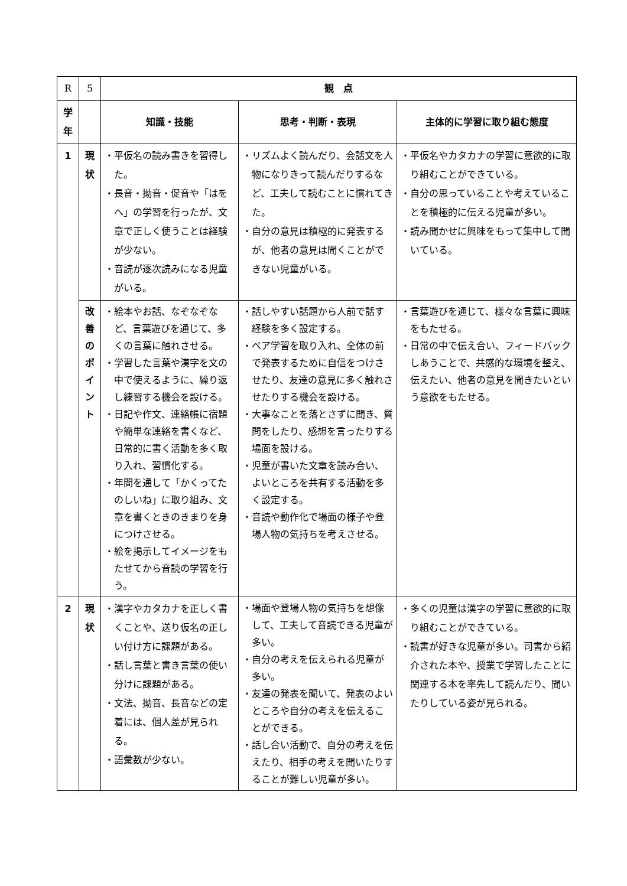| R | 5 | 観 点 | | |
| 学 年 | | 知識・技能 | 思考・判断・表現 | 主体的に学習に取り組む態度 |
| 1 | 現 状 | ・平仮名の読み書きを習得した。 ・長音・拗音・促音や「はをへ」の学習を行ったが、文章で正しく使うことは経験が少ない。 ・音読が逐次読みになる児童がいる。 | ・リズムよく読んだり、会話文を人物になりきって読んだりするなど、工夫して読むことに慣れてきた。 ・自分の意見は積極的に発表するが、他者の意見は聞くことができない児童がいる。 | ・平仮名やカタカナの学習に意欲的に取り組むことができている。 ・自分の思っていることや考えていることを積極的に伝える児童が多い。 ・読み聞かせに興味をもって集中して聞いている。 |
| | 改 善 の ポ イ ン ト | ・絵本やお話、なぞなぞなど、言葉遊びを通じて、多くの言葉に触れさせる。 ・学習した言葉や漢字を文の中で使えるように、繰り返し練習する機会を設ける。 ・日記や作文、連絡帳に宿題や簡単な連絡を書くなど、日常的に書く活動を多く取り入れ、習慣化する。 ・年間を通して「かくってたのしいね」に取り組み、文章を書くときのきまりを身につけさせる。 ・絵を掲示してイメージをもたせてから音読の学習を行う。 | ・話しやすい話題から人前で話す経験を多く設定する。 ・ペア学習を取り入れ、全体の前で発表するために自信をつけさせたり、友達の意見に多く触れさせたりする機会を設ける。 ・大事なことを落とさずに聞き、質問をしたり、感想を言ったりする場面を設ける。 ・児童が書いた文章を読み合い、よいところを共有する活動を多く設定する。 ・音読や動作化で場面の様子や登場人物の気持ちを考えさせる。 | ・言葉遊びを通じて、様々な言葉に興味をもたせる。 ・日常の中で伝え合い、フィードバックしあうことで、共感的な環境を整え、伝えたい、他者の意見を聞きたいという意欲をもたせる。 |
| 2 | 現 状 | ・漢字やカタカナを正しく書くことや、送り仮名の正しい付け方に課題がある。 ・話し言葉と書き言葉の使い分けに課題がある。 ・文法、拗音、長音などの定着には、個人差が見られる。 ・語彙数が少ない。 | ・場面や登場人物の気持ちを想像して、工夫して音読できる児童が多い。 ・自分の考えを伝えられる児童が多い。 ・友達の発表を聞いて、発表のよいところや自分の考えを伝えることができる。 ・話し合い活動で、自分の考えを伝えたり、相手の考えを聞いたりすることが難しい児童が多い。 | ・多くの児童は漢字の学習に意欲的に取り組むことができている。 ・読書が好きな児童が多い。司書から紹介された本や、授業で学習したことに関連する本を率先して読んだり、聞いたりしている姿が見られる。 |